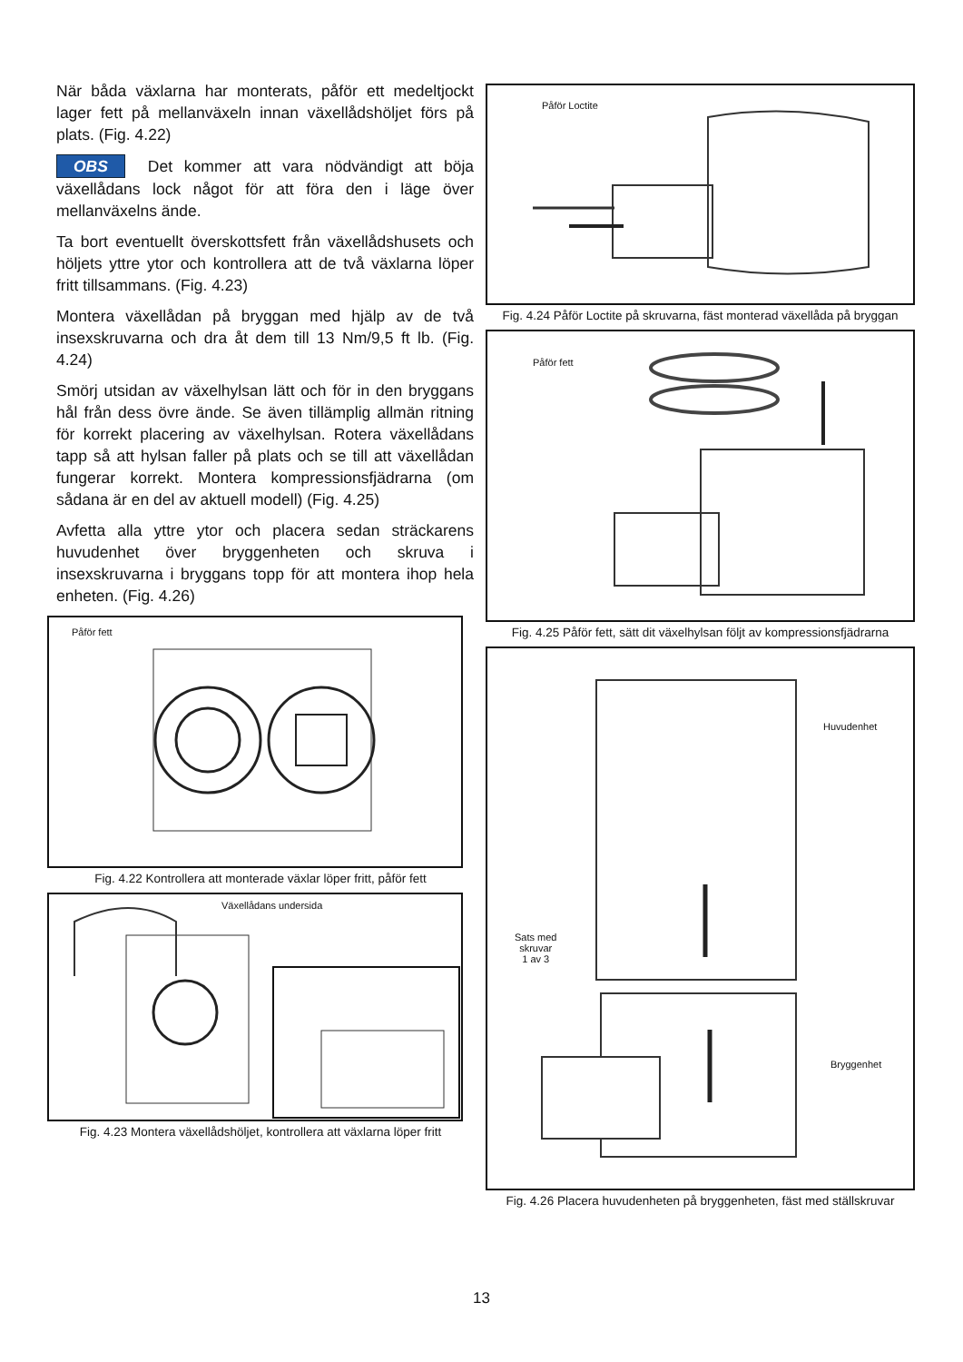När båda växlarna har monterats, påför ett medeltjockt lager fett på mellanväxeln innan växellådshöljet förs på plats. (Fig. 4.22)
OBS Det kommer att vara nödvändigt att böja växellådans lock något för att föra den i läge över mellanväxelns ände.
Ta bort eventuellt överskottsfett från växellådshusets och höljets yttre ytor och kontrollera att de två växlarna löper fritt tillsammans. (Fig. 4.23)
Montera växellådan på bryggan med hjälp av de två insexskruvarna och dra åt dem till 13 Nm/9,5 ft lb. (Fig. 4.24)
Smörj utsidan av växelhylsan lätt och för in den bryggans hål från dess övre ände. Se även tillämplig allmän ritning för korrekt placering av växelhylsan. Rotera växellådans tapp så att hylsan faller på plats och se till att växellådan fungerar korrekt. Montera kompressionsfjädrarna (om sådana är en del av aktuell modell) (Fig. 4.25)
Avfetta alla yttre ytor och placera sedan sträckarens huvudenhet över bryggenheten och skruva i insexskruvarna i bryggans topp för att montera ihop hela enheten. (Fig. 4.26)
Påför fett
Fig. 4.22 Kontrollera att monterade växlar löper fritt, påför fett
Växellådans undersida
Fig. 4.23 Montera växellådshöljet, kontrollera att växlarna löper fritt
Påför Loctite
Fig. 4.24 Påför Loctite på skruvarna, fäst monterad växellåda på bryggan
Påför fett
Fig. 4.25 Påför fett, sätt dit växelhylsan följt av kompressionsfjädrarna
Huvudenhet
Sats med
skruvar
1 av 3
Bryggenhet
Fig. 4.26 Placera huvudenheten på bryggenheten, fäst med ställskruvar
13